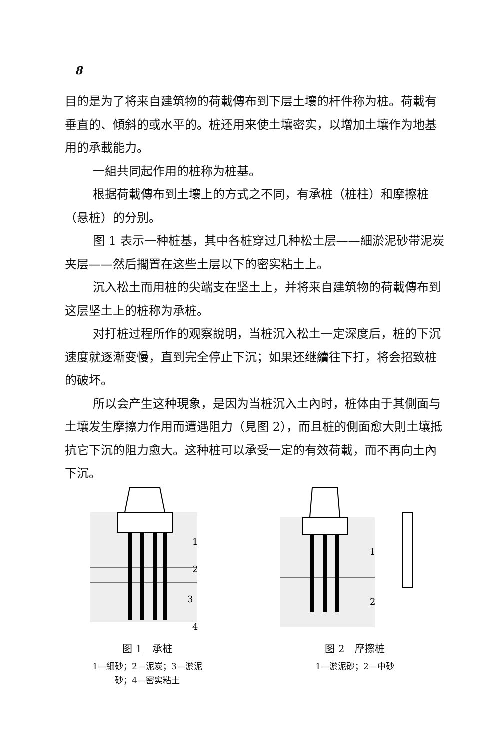8
目的是为了将来自建筑物的荷載傳布到下层土壤的杆件称为桩。荷載有垂直的、傾斜的或水平的。桩还用来使土壤密实，以增加土壤作为地基用的承載能力。
一組共同起作用的桩称为桩基。
根据荷載傳布到土壤上的方式之不同，有承桩（桩柱）和摩擦桩（悬桩）的分别。
图 1 表示一种桩基，其中各桩穿过几种松土层——細淤泥砂带泥炭夹层——然后擱置在这些土层以下的密实粘土上。
沉入松土而用桩的尖端支在坚土上，并将来自建筑物的荷載傳布到这层坚土上的桩称为承桩。
对打桩过程所作的观察說明，当桩沉入松土一定深度后，桩的下沉速度就逐漸变慢，直到完全停止下沉；如果还继續往下打，将会招致桩的破坏。
所以会产生这种現象，是因为当桩沉入土內时，桩体由于其側面与土壤发生摩擦力作用而遭遇阻力（見图 2），而且桩的側面愈大則土壤抵抗它下沉的阻力愈大。这种桩可以承受一定的有效荷載，而不再向土內下沉。
1
2
3
4
图 1　承桩
1—細砂；2—泥炭；3—淤泥
砂；4—密实粘土
1
2
图 2　摩擦桩
1—淤泥砂；2—中砂